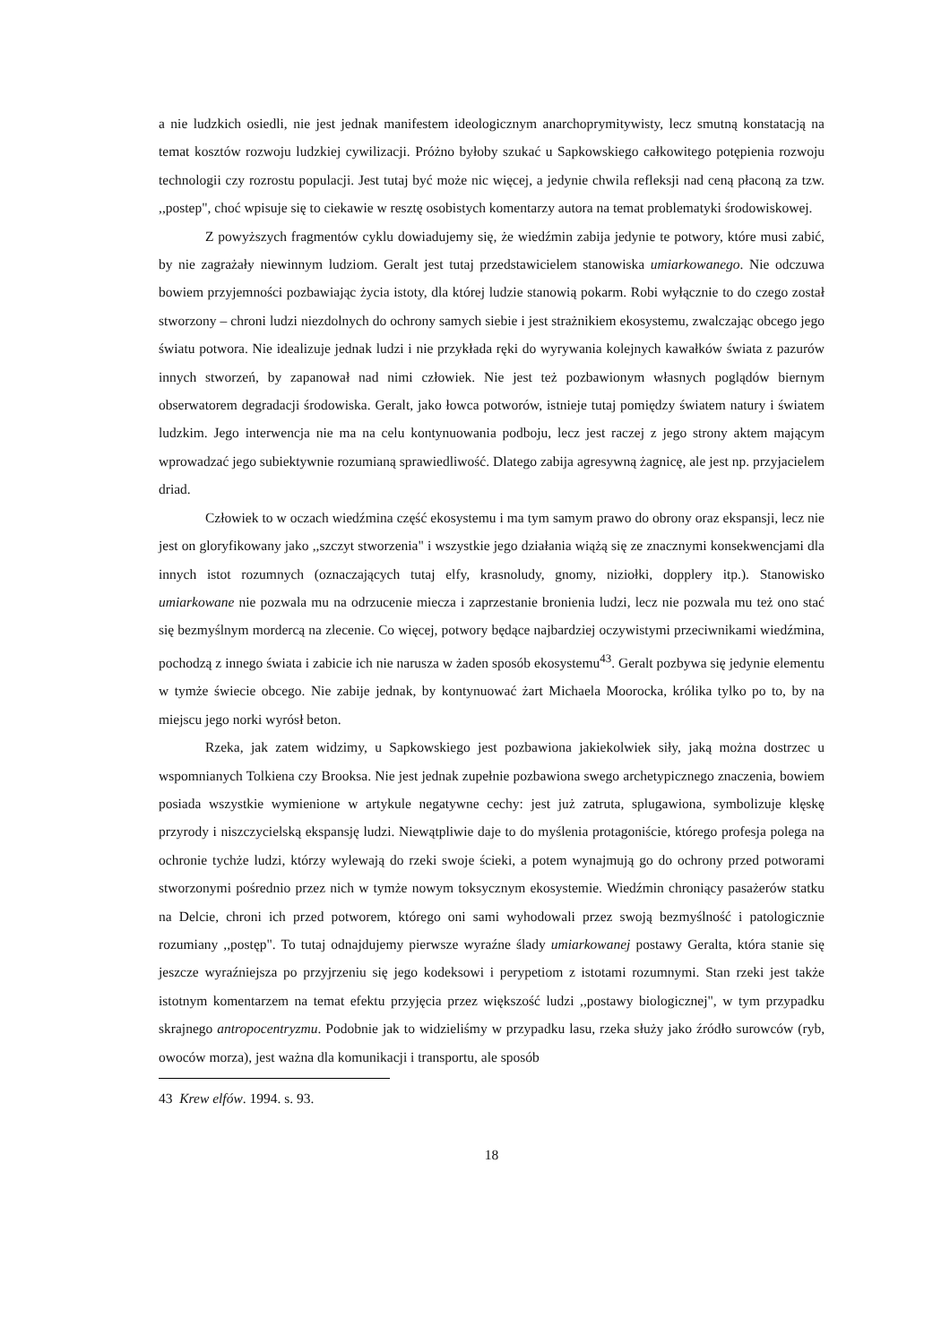a nie ludzkich osiedli, nie jest jednak manifestem ideologicznym anarchoprymitywisty, lecz smutną konstatacją na temat kosztów rozwoju ludzkiej cywilizacji. Próżno byłoby szukać u Sapkowskiego całkowitego potępienia rozwoju technologii czy rozrostu populacji. Jest tutaj być może nic więcej, a jedynie chwila refleksji nad ceną płaconą za tzw. ,,postep", choć wpisuje się to ciekawie w resztę osobistych komentarzy autora na temat problematyki środowiskowej.
Z powyższych fragmentów cyklu dowiadujemy się, że wiedźmin zabija jedynie te potwory, które musi zabić, by nie zagrażały niewinnym ludziom. Geralt jest tutaj przedstawicielem stanowiska umiarkowanego. Nie odczuwa bowiem przyjemności pozbawiając życia istoty, dla której ludzie stanowią pokarm. Robi wyłącznie to do czego został stworzony – chroni ludzi niezdolnych do ochrony samych siebie i jest strażnikiem ekosystemu, zwalczając obcego jego światu potwora. Nie idealizuje jednak ludzi i nie przykłada ręki do wyrywania kolejnych kawałków świata z pazurów innych stworzeń, by zapanował nad nimi człowiek. Nie jest też pozbawionym własnych poglądów biernym obserwatorem degradacji środowiska. Geralt, jako łowca potworów, istnieje tutaj pomiędzy światem natury i światem ludzkim. Jego interwencja nie ma na celu kontynuowania podboju, lecz jest raczej z jego strony aktem mającym wprowadzać jego subiektywnie rozumianą sprawiedliwość. Dlatego zabija agresywną żagnicę, ale jest np. przyjacielem driad.
Człowiek to w oczach wiedźmina część ekosystemu i ma tym samym prawo do obrony oraz ekspansji, lecz nie jest on gloryfikowany jako ,,szczyt stworzenia" i wszystkie jego działania wiążą się ze znacznymi konsekwencjami dla innych istot rozumnych (oznaczających tutaj elfy, krasnoludy, gnomy, niziołki, dopplery itp.). Stanowisko umiarkowane nie pozwala mu na odrzucenie miecza i zaprzestanie bronienia ludzi, lecz nie pozwala mu też ono stać się bezmyślnym mordercą na zlecenie. Co więcej, potwory będące najbardziej oczywistymi przeciwnikami wiedźmina, pochodzą z innego świata i zabicie ich nie narusza w żaden sposób ekosystemu<sup>43</sup>. Geralt pozbywa się jedynie elementu w tymże świecie obcego. Nie zabije jednak, by kontynuować żart Michaela Moorocka, królika tylko po to, by na miejscu jego norki wyrósł beton.
Rzeka, jak zatem widzimy, u Sapkowskiego jest pozbawiona jakiekolwiek siły, jaką można dostrzec u wspomnianych Tolkiena czy Brooksa. Nie jest jednak zupełnie pozbawiona swego archetypicznego znaczenia, bowiem posiada wszystkie wymienione w artykule negatywne cechy: jest już zatruta, splugawiona, symbolizuje klęskę przyrody i niszczycielską ekspansję ludzi. Niewątpliwie daje to do myślenia protagoniście, którego profesja polega na ochronie tychże ludzi, którzy wylewają do rzeki swoje ścieki, a potem wynajmują go do ochrony przed potworami stworzonymi pośrednio przez nich w tymże nowym toksycznym ekosystemie. Wiedźmin chroniący pasażerów statku na Delcie, chroni ich przed potworem, którego oni sami wyhodowali przez swoją bezmyślność i patologicznie rozumiany ,,postęp". To tutaj odnajdujemy pierwsze wyraźne ślady umiarkowanej postawy Geralta, która stanie się jeszcze wyraźniejsza po przyjrzeniu się jego kodeksowi i perypetiom z istotami rozumnymi. Stan rzeki jest także istotnym komentarzem na temat efektu przyjęcia przez większość ludzi ,,postawy biologicznej", w tym przypadku skrajnego antropocentryzmu. Podobnie jak to widzieliśmy w przypadku lasu, rzeka służy jako źródło surowców (ryb, owoców morza), jest ważna dla komunikacji i transportu, ale sposób
43 Krew elfów. 1994. s. 93.
18